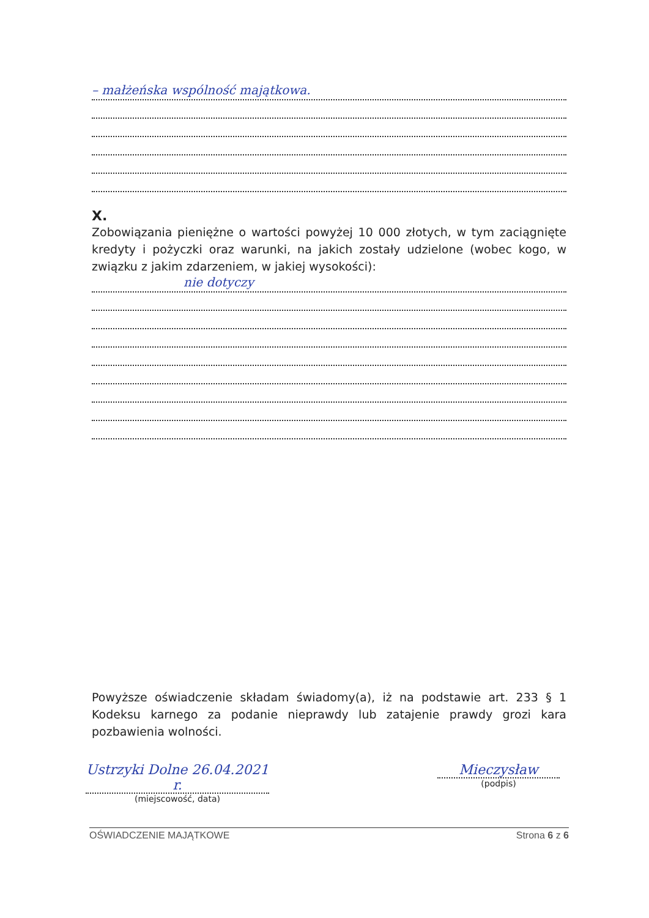– małżeńska wspólność majątkowa.
X.
Zobowiązania pieniężne o wartości powyżej 10 000 złotych, w tym zaciągnięte kredyty i pożyczki oraz warunki, na jakich zostały udzielone (wobec kogo, w związku z jakim zdarzeniem, w jakiej wysokości):
nie dotyczy
Powyższe oświadczenie składam świadomy(a), iż na podstawie art. 233 § 1 Kodeksu karnego za podanie nieprawdy lub zatajenie prawdy grozi kara pozbawienia wolności.
Ustrzyki Dolne 26.04.2021 r.
(miejscowość, data)
Mieczysław
(podpis)
OŚWIADCZENIE MAJĄTKOWE Strona 6 z 6